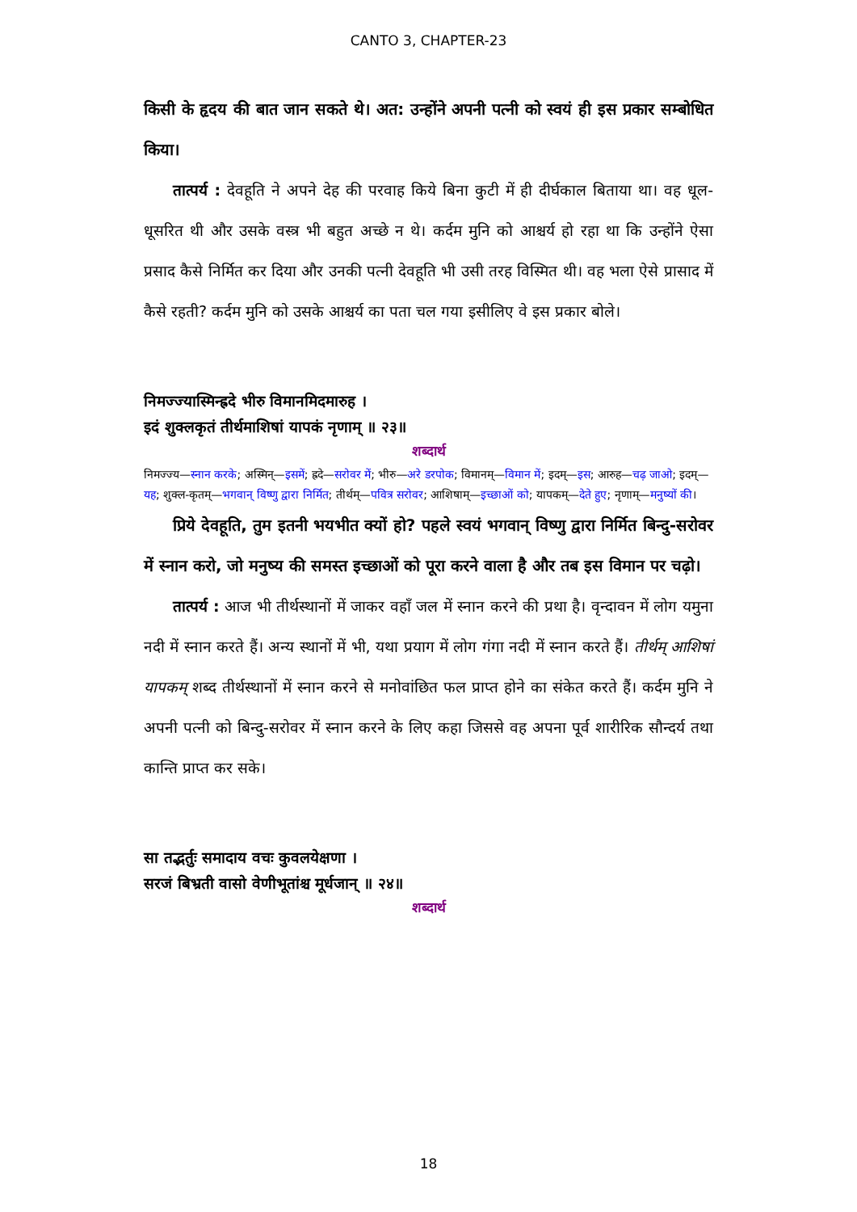CANTO 3, CHAPTER-23
किसी के हृदय की बात जान सकते थे। अत: उन्होंने अपनी पत्नी को स्वयं ही इस प्रकार सम्बोधित किया।
तात्पर्य : देवहूति ने अपने देह की परवाह किये बिना कुटी में ही दीर्घकाल बिताया था। वह धूल-धूसरित थी और उसके वस्त्र भी बहुत अच्छे न थे। कर्दम मुनि को आश्चर्य हो रहा था कि उन्होंने ऐसा प्रसाद कैसे निर्मित कर दिया और उनकी पत्नी देवहूति भी उसी तरह विस्मित थी। वह भला ऐसे प्रासाद में कैसे रहती? कर्दम मुनि को उसके आश्चर्य का पता चल गया इसीलिए वे इस प्रकार बोले।
निमज्ज्यास्मिन्ह्रदे भीरु विमानमिदमारुह ।
इदं शुक्लकृतं तीर्थमाशिषां यापकं नृणाम् ॥ २३॥
शब्दार्थ
निमज्ज्य—स्नान करके; अस्मिन्—इसमें; ह्रदे—सरोवर में; भीरु—अरे डरपोक; विमानम्—विमान में; इदम्—इस; आरुह—चढ़ जाओ; इदम्—यह; शुक्ल-कृतम्—भगवान् विष्णु द्वारा निर्मित; तीर्थम्—पवित्र सरोवर; आशिषाम्—इच्छाओं को; यापकम्—देते हुए; नृणाम्—मनुष्यों की।
प्रिये देवहूति, तुम इतनी भयभीत क्यों हो? पहले स्वयं भगवान् विष्णु द्वारा निर्मित बिन्दु-सरोवर में स्नान करो, जो मनुष्य की समस्त इच्छाओं को पूरा करने वाला है और तब इस विमान पर चढ़ो।
तात्पर्य : आज भी तीर्थस्थानों में जाकर वहाँ जल में स्नान करने की प्रथा है। वृन्दावन में लोग यमुना नदी में स्नान करते हैं। अन्य स्थानों में भी, यथा प्रयाग में लोग गंगा नदी में स्नान करते हैं। तीर्थम् आशिषां यापकम् शब्द तीर्थस्थानों में स्नान करने से मनोवांछित फल प्राप्त होने का संकेत करते हैं। कर्दम मुनि ने अपनी पत्नी को बिन्दु-सरोवर में स्नान करने के लिए कहा जिससे वह अपना पूर्व शारीरिक सौन्दर्य तथा कान्ति प्राप्त कर सके।
सा तद्भर्तुः समादाय वचः कुवलयेक्षणा ।
सरजं बिभ्रती वासो वेणीभूतांश्च मूर्धजान् ॥ २४॥
शब्दार्थ
18